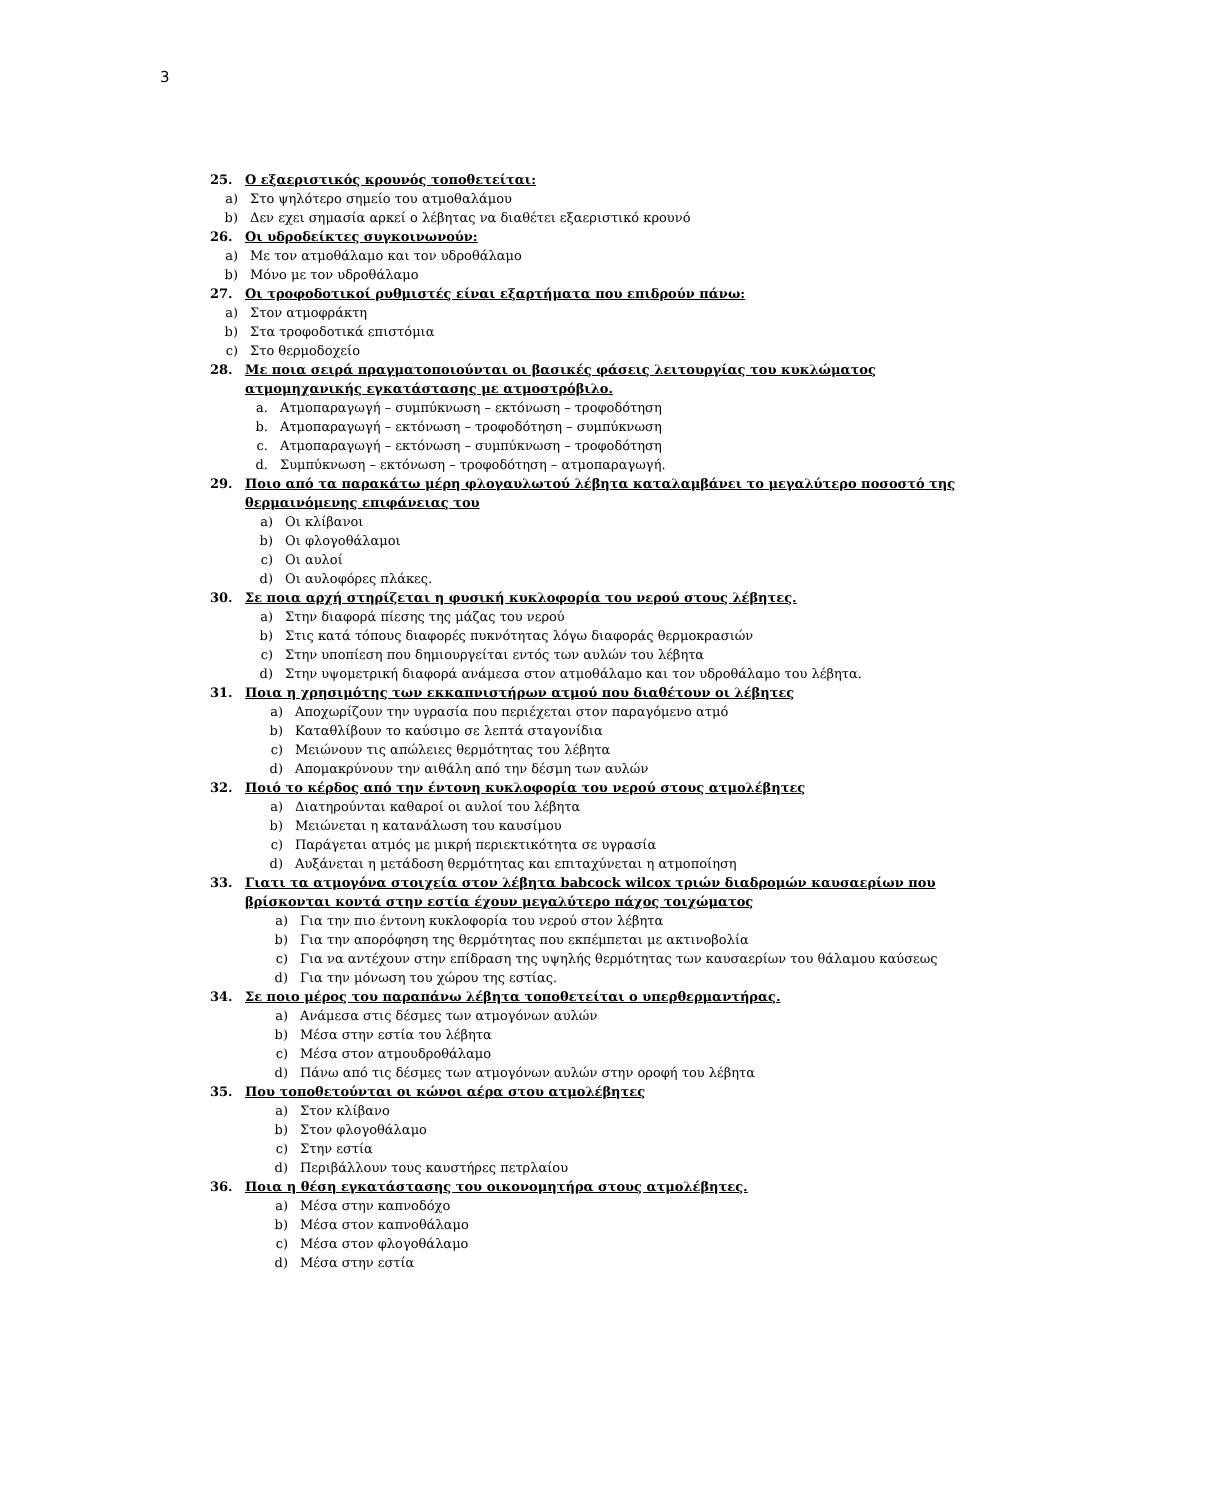3
25. Ο εξαεριστικός κρουνός τοποθετείται:
a) Στο ψηλότερο σημείο του ατμοθαλάμου
b) Δεν εχει σημασία αρκεί ο λέβητας να διαθέτει εξαεριστικό κρουνό
26. Οι υδροδείκτες συγκοινωνούν:
a) Με τον ατμοθάλαμο και τον υδροθάλαμο
b) Μόνο με τον υδροθάλαμο
27. Οι τροφοδοτικοί ρυθμιστές είναι εξαρτήματα που επιδρούν πάνω:
a) Στον ατμοφράκτη
b) Στα τροφοδοτικά επιστόμια
c) Στο θερμοδοχείο
28. Με ποια σειρά πραγματοποιούνται οι βασικές φάσεις λειτουργίας του κυκλώματος ατμομηχανικής εγκατάστασης με ατμοστρόβιλο.
a. Ατμοπαραγωγή – συμπύκνωση – εκτόνωση – τροφοδότηση
b. Ατμοπαραγωγή – εκτόνωση – τροφοδότηση – συμπύκνωση
c. Ατμοπαραγωγή – εκτόνωση – συμπύκνωση – τροφοδότηση
d. Συμπύκνωση – εκτόνωση – τροφοδότηση – ατμοπαραγωγή.
29. Ποιο από τα παρακάτω μέρη φλογαυλωτού λέβητα καταλαμβάνει το μεγαλύτερο ποσοστό της θερμαινόμενης επιφάνειας του
a) Οι κλίβανοι
b) Οι φλογοθάλαμοι
c) Οι αυλοί
d) Οι αυλοφόρες πλάκες.
30. Σε ποια αρχή στηρίζεται η φυσική κυκλοφορία του νερού στους λέβητες.
a) Στην διαφορά πίεσης της μάζας του νερού
b) Στις κατά τόπους διαφορές πυκνότητας λόγω διαφοράς θερμοκρασιών
c) Στην υποπίεση που δημιουργείται εντός των αυλών του λέβητα
d) Στην υψομετρική διαφορά ανάμεσα στον ατμοθάλαμο και τον υδροθάλαμο του λέβητα.
31. Ποια η χρησιμότης των εκκαπνιστήρων ατμού που διαθέτουν οι λέβητες
a) Αποχωρίζουν την υγρασία που περιέχεται στον παραγόμενο ατμό
b) Καταθλίβουν το καύσιμο σε λεπτά σταγονίδια
c) Μειώνουν τις απώλειες θερμότητας του λέβητα
d) Απομακρύνουν την αιθάλη από την δέσμη των αυλών
32. Ποιό το κέρδος από την έντονη κυκλοφορία του νερού στους ατμολέβητες
a) Διατηρούνται καθαροί οι αυλοί του λέβητα
b) Μειώνεται η κατανάλωση του καυσίμου
c) Παράγεται ατμός με μικρή περιεκτικότητα σε υγρασία
d) Αυξάνεται η μετάδοση θερμότητας και επιταχύνεται η ατμοποίηση
33. Γιατι τα ατμογόνα στοιχεία στον λέβητα babcock wilcox τριών διαδρομών καυσαερίων που βρίσκονται κοντά στην εστία έχουν μεγαλύτερο πάχος τοιχώματος
a) Για την πιο έντονη κυκλοφορία του νερού στον λέβητα
b) Για την απορόφηση της θερμότητας που εκπέμπεται με ακτινοβολία
c) Για να αντέχουν στην επίδραση της υψηλής θερμότητας των καυσαερίων του θάλαμου καύσεως
d) Για την μόνωση του χώρου της εστίας.
34. Σε ποιο μέρος του παραπάνω λέβητα τοποθετείται ο υπερθερμαντήρας.
a) Ανάμεσα στις δέσμες των ατμογόνων αυλών
b) Μέσα στην εστία του λέβητα
c) Μέσα στον ατμουδροθάλαμο
d) Πάνω από τις δέσμες των ατμογόνων αυλών στην οροφή του λέβητα
35. Που τοποθετούνται οι κώνοι αέρα στου ατμολέβητες
a) Στον κλίβανο
b) Στον φλογοθάλαμο
c) Στην εστία
d) Περιβάλλουν τους καυστήρες πετρλαίου
36. Ποια η θέση εγκατάστασης του οικονομητήρα στους ατμολέβητες.
a) Μέσα στην καπνοδόχο
b) Μέσα στον καπνοθάλαμο
c) Μέσα στον φλογοθάλαμο
d) Μέσα στην εστία